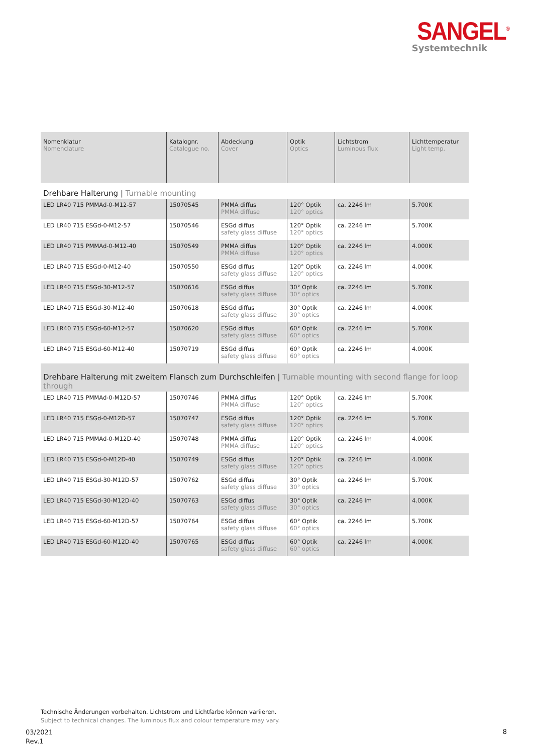SANGEL<sup>®</sup>
Systemtechnik
| Nomenklatur Nomenclature | Katalognr. Catalogue no. | Abdeckung Cover | Optik Optics | Lichtstrom Luminous flux | Lichttemperatur Light temp. |
| --- | --- | --- | --- | --- | --- |
| Drehbare Halterung / Turnable mounting | | | | | |
| LED LR40 715 PMMAd-0-M12-57 | 15070545 | PMMA diffus PMMA diffuse | 120° Optik 120° optics | ca. 2246 lm | 5.700K |
| LED LR40 715 ESGd-0-M12-57 | 15070546 | ESGd diffus safety glass diffuse | 120° Optik 120° optics | ca. 2246 lm | 5.700K |
| LED LR40 715 PMMAd-0-M12-40 | 15070549 | PMMA diffus PMMA diffuse | 120° Optik 120° optics | ca. 2246 lm | 4.000K |
| LED LR40 715 ESGd-0-M12-40 | 15070550 | ESGd diffus safety glass diffuse | 120° Optik 120° optics | ca. 2246 lm | 4.000K |
| LED LR40 715 ESGd-30-M12-57 | 15070616 | ESGd diffus safety glass diffuse | 30° Optik 30° optics | ca. 2246 lm | 5.700K |
| LED LR40 715 ESGd-30-M12-40 | 15070618 | ESGd diffus safety glass diffuse | 30° Optik 30° optics | ca. 2246 lm | 4.000K |
| LED LR40 715 ESGd-60-M12-57 | 15070620 | ESGd diffus safety glass diffuse | 60° Optik 60° optics | ca. 2246 lm | 5.700K |
| LED LR40 715 ESGd-60-M12-40 | 15070719 | ESGd diffus safety glass diffuse | 60° Optik 60° optics | ca. 2246 lm | 4.000K |
| Drehbare Halterung mit zweitem Flansch zum Durchschleifen / Turnable mounting with second flange for loop through | | | | | |
| LED LR40 715 PMMAd-0-M12D-57 | 15070746 | PMMA diffus PMMA diffuse | 120° Optik 120° optics | ca. 2246 lm | 5.700K |
| LED LR40 715 ESGd-0-M12D-57 | 15070747 | ESGd diffus safety glass diffuse | 120° Optik 120° optics | ca. 2246 lm | 5.700K |
| LED LR40 715 PMMAd-0-M12D-40 | 15070748 | PMMA diffus PMMA diffuse | 120° Optik 120° optics | ca. 2246 lm | 4.000K |
| LED LR40 715 ESGd-0-M12D-40 | 15070749 | ESGd diffus safety glass diffuse | 120° Optik 120° optics | ca. 2246 lm | 4.000K |
| LED LR40 715 ESGd-30-M12D-57 | 15070762 | ESGd diffus safety glass diffuse | 30° Optik 30° optics | ca. 2246 lm | 5.700K |
| LED LR40 715 ESGd-30-M12D-40 | 15070763 | ESGd diffus safety glass diffuse | 30° Optik 30° optics | ca. 2246 lm | 4.000K |
| LED LR40 715 ESGd-60-M12D-57 | 15070764 | ESGd diffus safety glass diffuse | 60° Optik 60° optics | ca. 2246 lm | 5.700K |
| LED LR40 715 ESGd-60-M12D-40 | 15070765 | ESGd diffus safety glass diffuse | 60° Optik 60° optics | ca. 2246 lm | 4.000K |
Technische Änderungen vorbehalten. Lichtstrom und Lichtfarbe können variieren.
Subject to technical changes. The luminous flux and colour temperature may vary.
03/2021
Rev.1
8